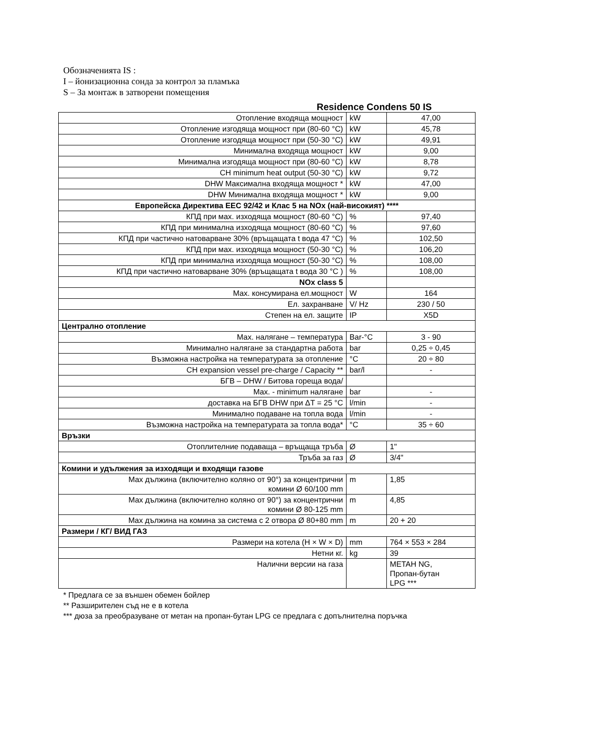Обозначенията IS :
I – йонизационна сонда за контрол за пламъка
S – За монтаж в затворени помещения
Residence Condens 50 IS
| Отопление входяща мощност | kW | 47,00 |
| Отопление изгодяща мощност при (80-60 °C) | kW | 45,78 |
| Отопление изгодяща мощност при (50-30 °C) | kW | 49,91 |
| Минимална входяща мощност | kW | 9,00 |
| Минимална изгодяща мощност при (80-60 °C) | kW | 8,78 |
| CH minimum heat output (50-30 °C) | kW | 9,72 |
| DHW Максимална входяща мощност * | kW | 47,00 |
| DHW Минимална входяща мощност * | kW | 9,00 |
| Европейска Директива EEC 92/42 и Клас 5 на NOx (най-високият) **** | | |
| КПД при мах. изходяща мощност (80-60 °C) | % | 97,40 |
| КПД при минимална изходяща мощност (80-60 °C) | % | 97,60 |
| КПД при частично натоварване 30% (връщащата t вода 47 °C) | % | 102,50 |
| КПД при мах. изходяща мощност (50-30 °C) | % | 106,20 |
| КПД при минимална изходяща мощност (50-30 °C) | % | 108,00 |
| КПД при частично натоварване 30% (връщащата t вода 30 °C ) | % | 108,00 |
| NOx class 5 | | |
| Мах. консумирана ел.мощност | W | 164 |
| Ел. захранване | V/ Hz | 230 / 50 |
| Степен на ел. защите | IP | X5D |
| Централно отопление | | |
| Мах. налягане – температура | Bar-°C | 3 - 90 |
| Минимално налягане за стандартна работа | bar | 0,25 ÷ 0,45 |
| Възможна настройка на температурата за отопление | °C | 20 ÷ 80 |
| CH expansion vessel pre-charge / Capacity ** | bar/l | - |
| БГВ – DHW / Битова гореща вода/ | | |
| Max. - minimum налягане | bar | - |
| доставка на БГВ DHW при ΔT = 25 °C | l/min | - |
| Минимално подаване на топла вода | l/min | - |
| Възможна настройка на температурата за топла вода* | °C | 35 ÷ 60 |
| Връзки | | |
| Отоплителние подаваща – връщаща тръба | Ø | 1" |
| Тръба за газ | Ø | 3/4" |
| Комини и удължения за изходящи и входящи газове | | |
| Max дължина (включително коляно от 90°) за концентрични комини Ø 60/100 mm | m | 1,85 |
| Max дължина (включително коляно от 90°) за концентрични комини Ø 80-125 mm | m | 4,85 |
| Max дължина на комина за система с 2 отвора Ø 80+80 mm | m | 20 + 20 |
| Размери / КГ/ ВИД ГАЗ | | |
| Размери на котела (H × W × D) | mm | 764 × 553 × 284 |
| Нетни кг. | kg | 39 |
| Налични версии на газа | | METAH NG, Пропан-бутан LPG *** |
* Предлага се за външен обемен бойлер
** Разширителен съд не е в котела
*** дюза за преобразуване от метан на пропан-бутан LPG се предлага с допълнителна поръчка